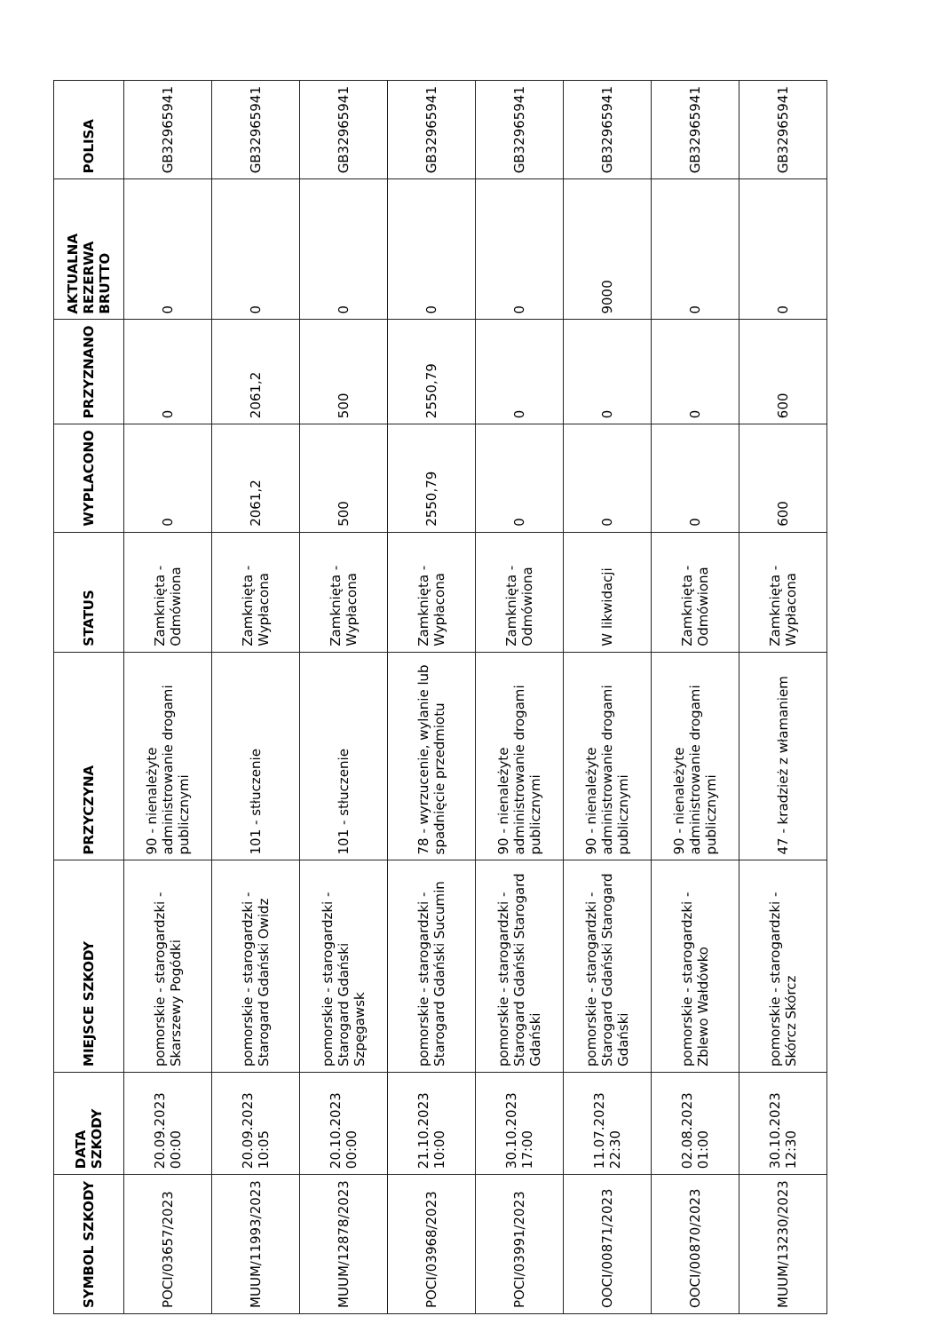| SYMBOL SZKODY | DATA SZKODY | MIEJSCE SZKODY | PRZYCZYNA | STATUS | WYPLACONO | PRZYZNANO | AKTUALNA REZERWA BRUTTO | POLISA |
| --- | --- | --- | --- | --- | --- | --- | --- | --- |
| POCI/03657/2023 | 20.09.2023 00:00 | pomorskie - starogardzki - Skarszewy Pogódki | 90 - nienależyte administrowanie drogami publicznymi | Zamknięta - Odmówiona | 0 | 0 | 0 | GB32965941 |
| MUUM/11993/2023 | 20.09.2023 10:05 | pomorskie - starogardzki - Starogard Gdański Owidz | 101 - stłuczenie | Zamknięta - Wypłacona | 2061,2 | 2061,2 | 0 | GB32965941 |
| MUUM/12878/2023 | 20.10.2023 00:00 | pomorskie - starogardzki - Starogard Gdański Szpęgawsk | 101 - stłuczenie | Zamknięta - Wypłacona | 500 | 500 | 0 | GB32965941 |
| POCI/03968/2023 | 21.10.2023 10:00 | pomorskie - starogardzki - Starogard Gdański Sucumin | 78 - wyrzucenie, wylanie lub spadnięcie przedmiotu | Zamknięta - Wypłacona | 2550,79 | 2550,79 | 0 | GB32965941 |
| POCI/03991/2023 | 30.10.2023 17:00 | pomorskie - starogardzki - Starogard Gdański Starogard Gdański | 90 - nienależyte administrowanie drogami publicznymi | Zamknięta - Odmówiona | 0 | 0 | 0 | GB32965941 |
| OOCI/00871/2023 | 11.07.2023 22:30 | pomorskie - starogardzki - Starogard Gdański Starogard Gdański | 90 - nienależyte administrowanie drogami publicznymi | W likwidacji | 0 | 0 | 9000 | GB32965941 |
| OOCI/00870/2023 | 02.08.2023 01:00 | pomorskie - starogardzki - Zblewo Wałdówko | 90 - nienależyte administrowanie drogami publicznymi | Zamknięta - Odmówiona | 0 | 0 | 0 | GB32965941 |
| MUUM/13230/2023 | 30.10.2023 12:30 | pomorskie - starogardzki - Skórcz Skórcz | 47 - kradzież z włamaniem | Zamknięta - Wypłacona | 600 | 600 | 0 | GB32965941 |